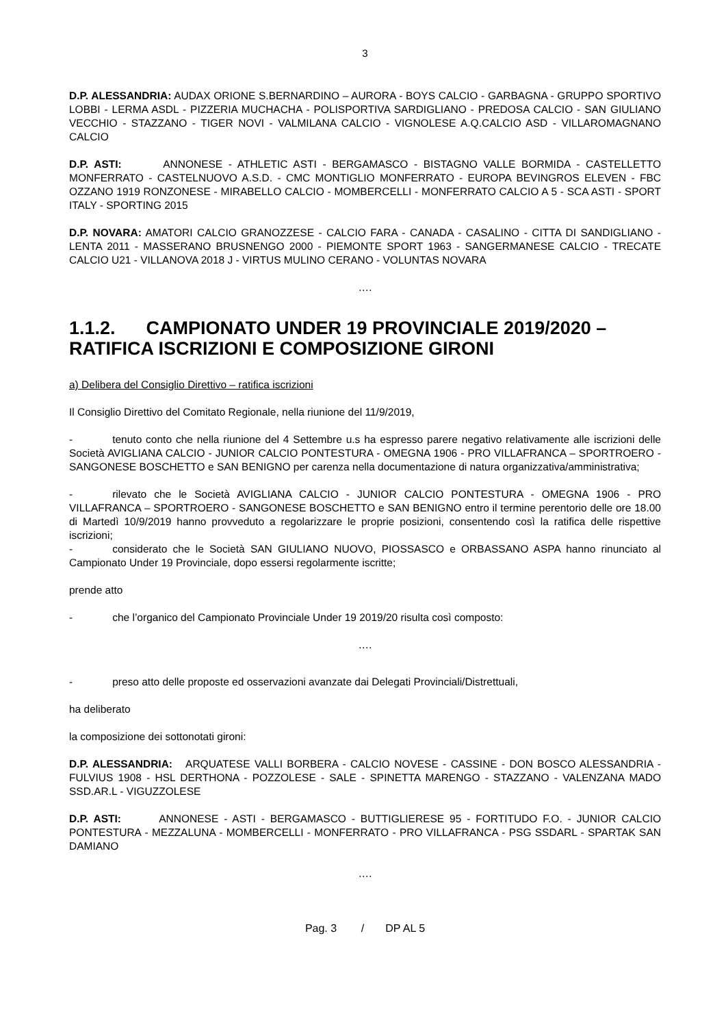3
D.P. ALESSANDRIA: AUDAX ORIONE S.BERNARDINO – AURORA - BOYS CALCIO - GARBAGNA - GRUPPO SPORTIVO LOBBI - LERMA ASDL - PIZZERIA MUCHACHA - POLISPORTIVA SARDIGLIANO - PREDOSA CALCIO - SAN GIULIANO VECCHIO - STAZZANO - TIGER NOVI - VALMILANA CALCIO - VIGNOLESE A.Q.CALCIO ASD - VILLAROMAGNANO CALCIO
D.P. ASTI: ANNONESE - ATHLETIC ASTI - BERGAMASCO - BISTAGNO VALLE BORMIDA - CASTELLETTO MONFERRATO - CASTELNUOVO A.S.D. - CMC MONTIGLIO MONFERRATO - EUROPA BEVINGROS ELEVEN - FBC OZZANO 1919 RONZONESE - MIRABELLO CALCIO - MOMBERCELLI - MONFERRATO CALCIO A 5 - SCA ASTI - SPORT ITALY - SPORTING 2015
D.P. NOVARA: AMATORI CALCIO GRANOZZESE - CALCIO FARA - CANADA - CASALINO - CITTA DI SANDIGLIANO - LENTA 2011 - MASSERANO BRUSNENGO 2000 - PIEMONTE SPORT 1963 - SANGERMANESE CALCIO - TRECATE CALCIO U21 - VILLANOVA 2018 J - VIRTUS MULINO CERANO - VOLUNTAS NOVARA
….
1.1.2. CAMPIONATO UNDER 19 PROVINCIALE 2019/2020 – RATIFICA ISCRIZIONI E COMPOSIZIONE GIRONI
a) Delibera del Consiglio Direttivo – ratifica iscrizioni
Il Consiglio Direttivo del Comitato Regionale, nella riunione del 11/9/2019,
- tenuto conto che nella riunione del 4 Settembre u.s ha espresso parere negativo relativamente alle iscrizioni delle Società AVIGLIANA CALCIO - JUNIOR CALCIO PONTESTURA - OMEGNA 1906 - PRO VILLAFRANCA – SPORTROERO - SANGONESE BOSCHETTO e SAN BENIGNO per carenza nella documentazione di natura organizzativa/amministrativa;
- rilevato che le Società AVIGLIANA CALCIO - JUNIOR CALCIO PONTESTURA - OMEGNA 1906 - PRO VILLAFRANCA – SPORTROERO - SANGONESE BOSCHETTO e SAN BENIGNO entro il termine perentorio delle ore 18.00 di Martedì 10/9/2019 hanno provveduto a regolarizzare le proprie posizioni, consentendo così la ratifica delle rispettive iscrizioni;
- considerato che le Società SAN GIULIANO NUOVO, PIOSSASCO e ORBASSANO ASPA hanno rinunciato al Campionato Under 19 Provinciale, dopo essersi regolarmente iscritte;
prende atto
- che l’organico del Campionato Provinciale Under 19 2019/20 risulta così composto:
….
- preso atto delle proposte ed osservazioni avanzate dai Delegati Provinciali/Distrettuali,
ha deliberato
la composizione dei sottonotati gironi:
D.P. ALESSANDRIA: ARQUATESE VALLI BORBERA - CALCIO NOVESE - CASSINE - DON BOSCO ALESSANDRIA - FULVIUS 1908 - HSL DERTHONA - POZZOLESE - SALE - SPINETTA MARENGO - STAZZANO - VALENZANA MADO SSD.AR.L - VIGUZZOLESE
D.P. ASTI: ANNONESE - ASTI - BERGAMASCO - BUTTIGLIERESE 95 - FORTITUDO F.O. - JUNIOR CALCIO PONTESTURA - MEZZALUNA - MOMBERCELLI - MONFERRATO - PRO VILLAFRANCA - PSG SSDARL - SPARTAK SAN DAMIANO
….
Pag. 3 / DP AL 5